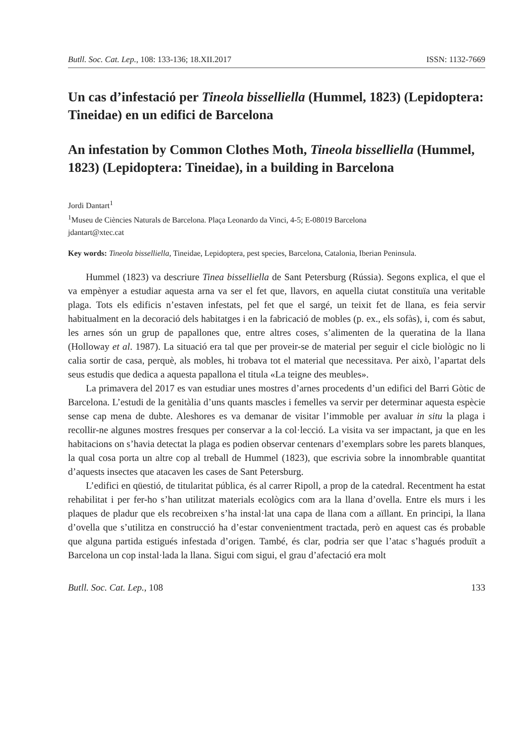Butll. Soc. Cat. Lep., 108: 133-136; 18.XII.2017 ISSN: 1132-7669
Un cas d’infestació per Tineola bisselliella (Hummel, 1823) (Lepidoptera: Tineidae) en un edifici de Barcelona
An infestation by Common Clothes Moth, Tineola bisselliella (Hummel, 1823) (Lepidoptera: Tineidae), in a building in Barcelona
Jordi Dantart<sup>1</sup>
<sup>1</sup> Museu de Ciències Naturals de Barcelona. Plaça Leonardo da Vinci, 4-5; E-08019 Barcelona
jdantart@xtec.cat
Key words: Tineola bisselliella, Tineidae, Lepidoptera, pest species, Barcelona, Catalonia, Iberian Peninsula.
Hummel (1823) va descriure Tinea bisselliella de Sant Petersburg (Rússia). Segons explica, el que el va empènyer a estudiar aquesta arna va ser el fet que, llavors, en aquella ciutat constituïa una veritable plaga. Tots els edificis n’estaven infestats, pel fet que el sargé, un teixit fet de llana, es feia servir habitualment en la decoració dels habitatges i en la fabricació de mobles (p. ex., els sofàs), i, com és sabut, les arnes són un grup de papallones que, entre altres coses, s’alimenten de la queratina de la llana (Holloway et al. 1987). La situació era tal que per proveir-se de material per seguir el cicle biològic no li calia sortir de casa, perquè, als mobles, hi trobava tot el material que necessitava. Per això, l’apartat dels seus estudis que dedica a aquesta papallona el titula «La teigne des meubles».
La primavera del 2017 es van estudiar unes mostres d’arnes procedents d’un edifici del Barri Gòtic de Barcelona. L’estudi de la genitàlia d’uns quants mascles i femelles va servir per determinar aquesta espècie sense cap mena de dubte. Aleshores es va demanar de visitar l’immoble per avaluar in situ la plaga i recollir-ne algunes mostres fresques per conservar a la col·lecció. La visita va ser impactant, ja que en les habitacions on s’havia detectat la plaga es podien observar centenars d’exemplars sobre les parets blanques, la qual cosa porta un altre cop al treball de Hummel (1823), que escrivia sobre la innombrable quantitat d’aquests insectes que atacaven les cases de Sant Petersburg.
L’edifici en qüestió, de titularitat pública, és al carrer Ripoll, a prop de la catedral. Recentment ha estat rehabilitat i per fer-ho s’han utilitzat materials ecològics com ara la llana d’ovella. Entre els murs i les plaques de pladur que els recobreixen s’ha instal·lat una capa de llana com a aïllant. En principi, la llana d’ovella que s’utilitza en construcció ha d’estar convenientment tractada, però en aquest cas és probable que alguna partida estigués infestada d’origen. També, és clar, podria ser que l’atac s’hagués produït a Barcelona un cop instal·lada la llana. Sigui com sigui, el grau d’afectació era molt
Butll. Soc. Cat. Lep., 108 133